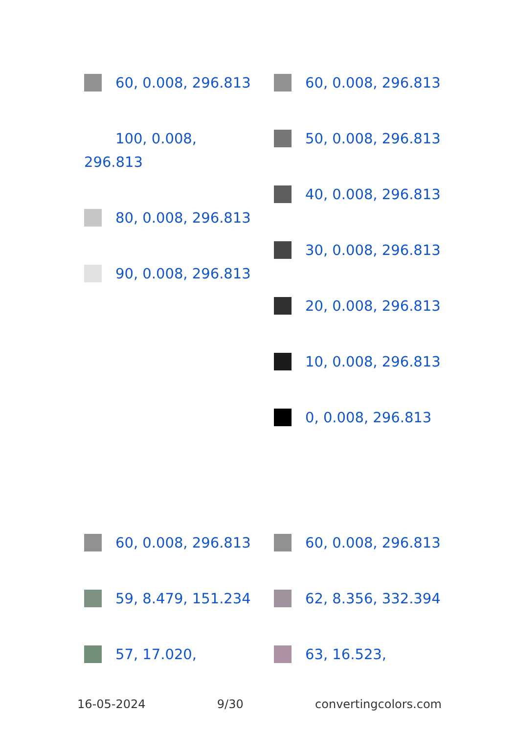60, 0.008, 296.813
100, 0.008,
296.813
80, 0.008, 296.813
90, 0.008, 296.813
60, 0.008, 296.813
50, 0.008, 296.813
40, 0.008, 296.813
30, 0.008, 296.813
20, 0.008, 296.813
10, 0.008, 296.813
0, 0.008, 296.813
60, 0.008, 296.813
59, 8.479, 151.234
57, 17.020,
60, 0.008, 296.813
62, 8.356, 332.394
63, 16.523,
16-05-2024 9/30 convertingcolors.com